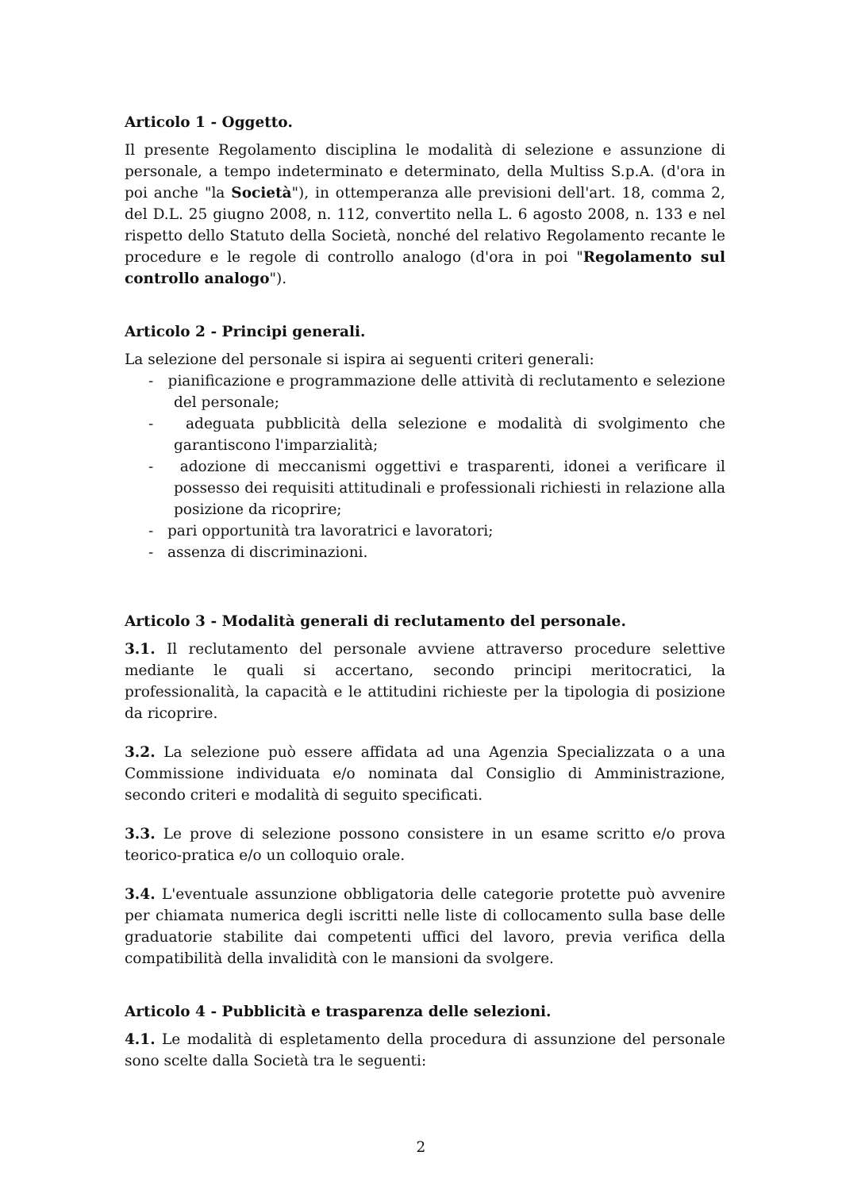Articolo 1 - Oggetto.
Il presente Regolamento disciplina le modalità di selezione e assunzione di personale, a tempo indeterminato e determinato, della Multiss S.p.A. (d'ora in poi anche "la Società"), in ottemperanza alle previsioni dell'art. 18, comma 2, del D.L. 25 giugno 2008, n. 112, convertito nella L. 6 agosto 2008, n. 133 e nel rispetto dello Statuto della Società, nonché del relativo Regolamento recante le procedure e le regole di controllo analogo (d'ora in poi "Regolamento sul controllo analogo").
Articolo 2 - Principi generali.
La selezione del personale si ispira ai seguenti criteri generali:
- pianificazione e programmazione delle attività di reclutamento e selezione del personale;
- adeguata pubblicità della selezione e modalità di svolgimento che garantiscono l'imparzialità;
- adozione di meccanismi oggettivi e trasparenti, idonei a verificare il possesso dei requisiti attitudinali e professionali richiesti in relazione alla posizione da ricoprire;
- pari opportunità tra lavoratrici e lavoratori;
- assenza di discriminazioni.
Articolo 3 - Modalità generali di reclutamento del personale.
3.1. Il reclutamento del personale avviene attraverso procedure selettive mediante le quali si accertano, secondo principi meritocratici, la professionalità, la capacità e le attitudini richieste per la tipologia di posizione da ricoprire.
3.2. La selezione può essere affidata ad una Agenzia Specializzata o a una Commissione individuata e/o nominata dal Consiglio di Amministrazione, secondo criteri e modalità di seguito specificati.
3.3. Le prove di selezione possono consistere in un esame scritto e/o prova teorico-pratica e/o un colloquio orale.
3.4. L'eventuale assunzione obbligatoria delle categorie protette può avvenire per chiamata numerica degli iscritti nelle liste di collocamento sulla base delle graduatorie stabilite dai competenti uffici del lavoro, previa verifica della compatibilità della invalidità con le mansioni da svolgere.
Articolo 4 - Pubblicità e trasparenza delle selezioni.
4.1. Le modalità di espletamento della procedura di assunzione del personale sono scelte dalla Società tra le seguenti:
2